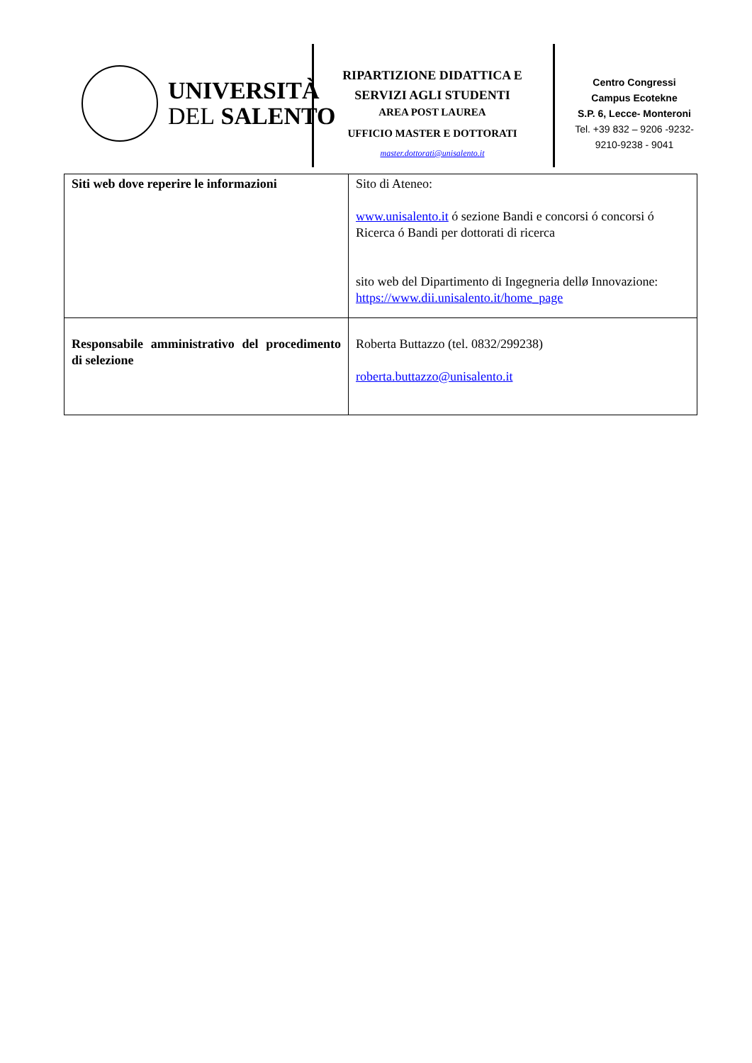UNIVERSITÀ
DEL SALENTO
RIPARTIZIONE DIDATTICA E SERVIZI AGLI STUDENTI
AREA POST LAUREA
UFFICIO MASTER E DOTTORATI
master.dottorati@unisalento.it
Centro Congressi
Campus Ecotekne
S.P. 6, Lecce- Monteroni
Tel. +39 832 – 9206 -9232-9210-9238 - 9041
| Siti web dove reperire le informazioni | Sito di Ateneo: www.unisalento.it ó sezione Bandi e concorsi ó concorsi ó Ricerca ó Bandi per dottorati di ricerca sito web del Dipartimento di Ingegneria dellø Innovazione: https://www.dii.unisalento.it/home_page |
| Responsabile amministrativo del procedimento di selezione | Roberta Buttazzo (tel. 0832/299238) roberta.buttazzo@unisalento.it |